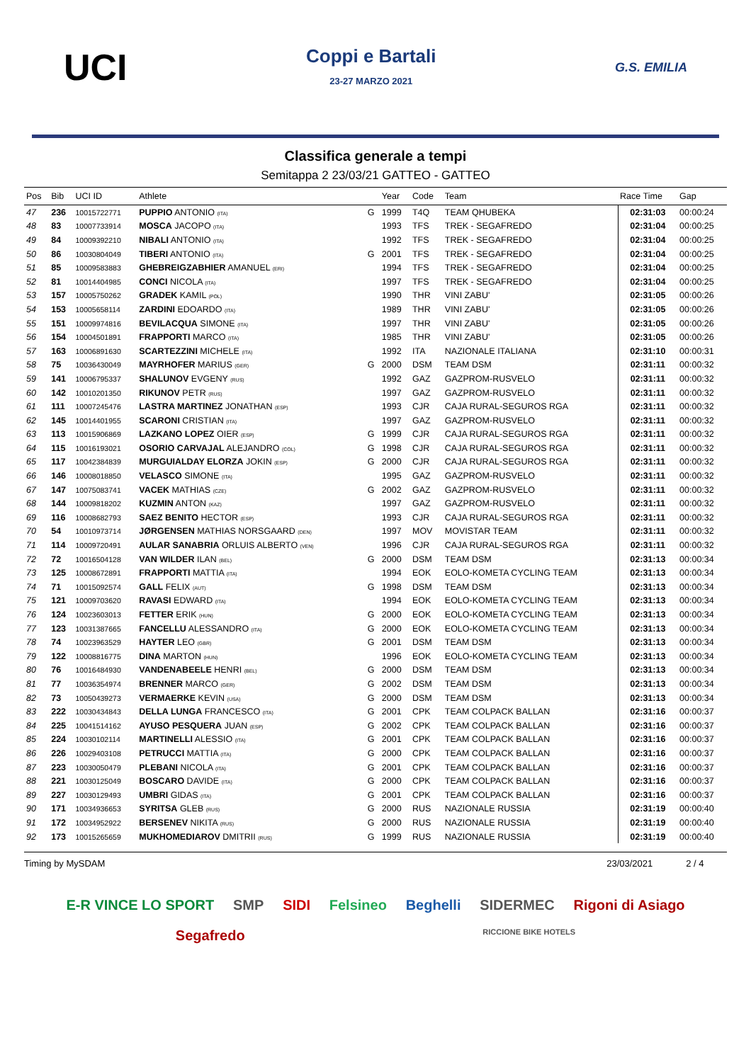UCI
Coppi e Bartali
23-27 MARZO 2021
G.S. EMILIA
Classifica generale a tempi
Semitappa 2 23/03/21 GATTEO - GATTEO
| Pos | Bib | UCI ID | Athlete | | Year | Code | Team | Race Time | Gap |
| --- | --- | --- | --- | --- | --- | --- | --- | --- | --- |
| 47 | 236 | 10015722771 | PUPPIO ANTONIO (ITA) | G | 1999 | T4Q | TEAM QHUBEKA | 02:31:03 | 00:00:24 |
| 48 | 83 | 10007733914 | MOSCA JACOPO (ITA) | | 1993 | TFS | TREK - SEGAFREDO | 02:31:04 | 00:00:25 |
| 49 | 84 | 10009392210 | NIBALI ANTONIO (ITA) | | 1992 | TFS | TREK - SEGAFREDO | 02:31:04 | 00:00:25 |
| 50 | 86 | 10030804049 | TIBERI ANTONIO (ITA) | G | 2001 | TFS | TREK - SEGAFREDO | 02:31:04 | 00:00:25 |
| 51 | 85 | 10009583883 | GHEBREIGZABHIER AMANUEL (ERI) | | 1994 | TFS | TREK - SEGAFREDO | 02:31:04 | 00:00:25 |
| 52 | 81 | 10014404985 | CONCI NICOLA (ITA) | | 1997 | TFS | TREK - SEGAFREDO | 02:31:04 | 00:00:25 |
| 53 | 157 | 10005750262 | GRADEK KAMIL (POL) | | 1990 | THR | VINI ZABU' | 02:31:05 | 00:00:26 |
| 54 | 153 | 10005658114 | ZARDINI EDOARDO (ITA) | | 1989 | THR | VINI ZABU' | 02:31:05 | 00:00:26 |
| 55 | 151 | 10009974816 | BEVILACQUA SIMONE (ITA) | | 1997 | THR | VINI ZABU' | 02:31:05 | 00:00:26 |
| 56 | 154 | 10004501891 | FRAPPORTI MARCO (ITA) | | 1985 | THR | VINI ZABU' | 02:31:05 | 00:00:26 |
| 57 | 163 | 10006891630 | SCARTEZZINI MICHELE (ITA) | | 1992 | ITA | NAZIONALE ITALIANA | 02:31:10 | 00:00:31 |
| 58 | 75 | 10036430049 | MAYRHOFER MARIUS (GER) | G | 2000 | DSM | TEAM DSM | 02:31:11 | 00:00:32 |
| 59 | 141 | 10006795337 | SHALUNOV EVGENY (RUS) | | 1992 | GAZ | GAZPROM-RUSVELO | 02:31:11 | 00:00:32 |
| 60 | 142 | 10010201350 | RIKUNOV PETR (RUS) | | 1997 | GAZ | GAZPROM-RUSVELO | 02:31:11 | 00:00:32 |
| 61 | 111 | 10007245476 | LASTRA MARTINEZ JONATHAN (ESP) | | 1993 | CJR | CAJA RURAL-SEGUROS RGA | 02:31:11 | 00:00:32 |
| 62 | 145 | 10014401955 | SCARONI CRISTIAN (ITA) | | 1997 | GAZ | GAZPROM-RUSVELO | 02:31:11 | 00:00:32 |
| 63 | 113 | 10015906869 | LAZKANO LOPEZ OIER (ESP) | G | 1999 | CJR | CAJA RURAL-SEGUROS RGA | 02:31:11 | 00:00:32 |
| 64 | 115 | 10016193021 | OSORIO CARVAJAL ALEJANDRO (COL) | G | 1998 | CJR | CAJA RURAL-SEGUROS RGA | 02:31:11 | 00:00:32 |
| 65 | 117 | 10042384839 | MURGUIALDAY ELORZA JOKIN (ESP) | G | 2000 | CJR | CAJA RURAL-SEGUROS RGA | 02:31:11 | 00:00:32 |
| 66 | 146 | 10008018850 | VELASCO SIMONE (ITA) | | 1995 | GAZ | GAZPROM-RUSVELO | 02:31:11 | 00:00:32 |
| 67 | 147 | 10075083741 | VACEK MATHIAS (CZE) | G | 2002 | GAZ | GAZPROM-RUSVELO | 02:31:11 | 00:00:32 |
| 68 | 144 | 10009818202 | KUZMIN ANTON (KAZ) | | 1997 | GAZ | GAZPROM-RUSVELO | 02:31:11 | 00:00:32 |
| 69 | 116 | 10008682793 | SAEZ BENITO HECTOR (ESP) | | 1993 | CJR | CAJA RURAL-SEGUROS RGA | 02:31:11 | 00:00:32 |
| 70 | 54 | 10010973714 | JØRGENSEN MATHIAS NORSGAARD (DEN) | | 1997 | MOV | MOVISTAR TEAM | 02:31:11 | 00:00:32 |
| 71 | 114 | 10009720491 | AULAR SANABRIA ORLUIS ALBERTO (VEN) | | 1996 | CJR | CAJA RURAL-SEGUROS RGA | 02:31:11 | 00:00:32 |
| 72 | 72 | 10016504128 | VAN WILDER ILAN (BEL) | G | 2000 | DSM | TEAM DSM | 02:31:13 | 00:00:34 |
| 73 | 125 | 10008672891 | FRAPPORTI MATTIA (ITA) | | 1994 | EOK | EOLO-KOMETA CYCLING TEAM | 02:31:13 | 00:00:34 |
| 74 | 71 | 10015092574 | GALL FELIX (AUT) | G | 1998 | DSM | TEAM DSM | 02:31:13 | 00:00:34 |
| 75 | 121 | 10009703620 | RAVASI EDWARD (ITA) | | 1994 | EOK | EOLO-KOMETA CYCLING TEAM | 02:31:13 | 00:00:34 |
| 76 | 124 | 10023603013 | FETTER ERIK (HUN) | G | 2000 | EOK | EOLO-KOMETA CYCLING TEAM | 02:31:13 | 00:00:34 |
| 77 | 123 | 10031387665 | FANCELLU ALESSANDRO (ITA) | G | 2000 | EOK | EOLO-KOMETA CYCLING TEAM | 02:31:13 | 00:00:34 |
| 78 | 74 | 10023963529 | HAYTER LEO (GBR) | G | 2001 | DSM | TEAM DSM | 02:31:13 | 00:00:34 |
| 79 | 122 | 10008816775 | DINA MARTON (HUN) | | 1996 | EOK | EOLO-KOMETA CYCLING TEAM | 02:31:13 | 00:00:34 |
| 80 | 76 | 10016484930 | VANDENABEELE HENRI (BEL) | G | 2000 | DSM | TEAM DSM | 02:31:13 | 00:00:34 |
| 81 | 77 | 10036354974 | BRENNER MARCO (GER) | G | 2002 | DSM | TEAM DSM | 02:31:13 | 00:00:34 |
| 82 | 73 | 10050439273 | VERMAERKE KEVIN (USA) | G | 2000 | DSM | TEAM DSM | 02:31:13 | 00:00:34 |
| 83 | 222 | 10030434843 | DELLA LUNGA FRANCESCO (ITA) | G | 2001 | CPK | TEAM COLPACK BALLAN | 02:31:16 | 00:00:37 |
| 84 | 225 | 10041514162 | AYUSO PESQUERA JUAN (ESP) | G | 2002 | CPK | TEAM COLPACK BALLAN | 02:31:16 | 00:00:37 |
| 85 | 224 | 10030102114 | MARTINELLI ALESSIO (ITA) | G | 2001 | CPK | TEAM COLPACK BALLAN | 02:31:16 | 00:00:37 |
| 86 | 226 | 10029403108 | PETRUCCI MATTIA (ITA) | G | 2000 | CPK | TEAM COLPACK BALLAN | 02:31:16 | 00:00:37 |
| 87 | 223 | 10030050479 | PLEBANI NICOLA (ITA) | G | 2001 | CPK | TEAM COLPACK BALLAN | 02:31:16 | 00:00:37 |
| 88 | 221 | 10030125049 | BOSCARO DAVIDE (ITA) | G | 2000 | CPK | TEAM COLPACK BALLAN | 02:31:16 | 00:00:37 |
| 89 | 227 | 10030129493 | UMBRI GIDAS (ITA) | G | 2001 | CPK | TEAM COLPACK BALLAN | 02:31:16 | 00:00:37 |
| 90 | 171 | 10034936653 | SYRITSA GLEB (RUS) | G | 2000 | RUS | NAZIONALE RUSSIA | 02:31:19 | 00:00:40 |
| 91 | 172 | 10034952922 | BERSENEV NIKITA (RUS) | G | 2000 | RUS | NAZIONALE RUSSIA | 02:31:19 | 00:00:40 |
| 92 | 173 | 10015265659 | MUKHOMEDIAROV DMITRII (RUS) | G | 1999 | RUS | NAZIONALE RUSSIA | 02:31:19 | 00:00:40 |
Timing by MySDAM 23/03/2021 2 / 4
E-R VINCE LO SPORT SMP SIDI Felsineo Beghelli SIDERMEC Rigoni di Asiago Segafredo RICCIONE BIKE HOTELS